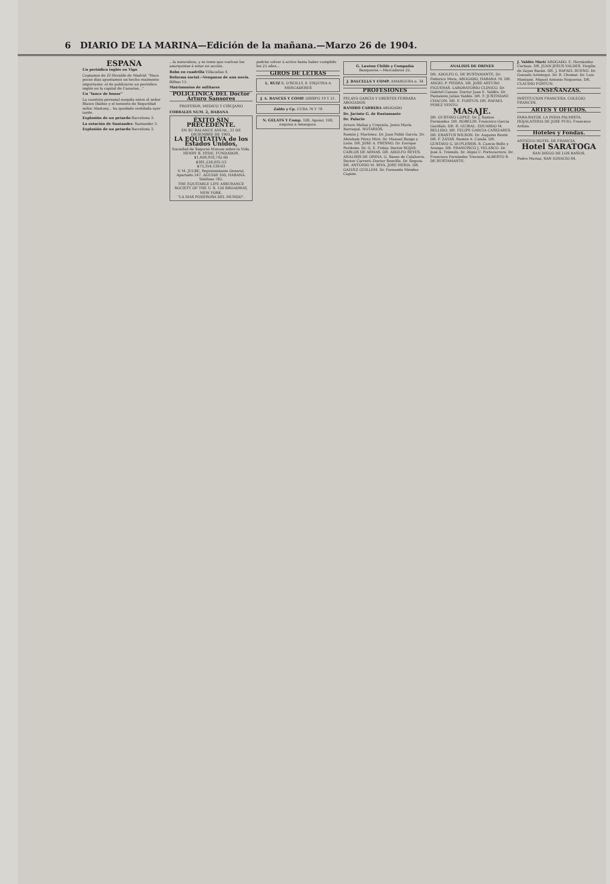6 DIARIO DE LA MARINA—Edición de la mañana.—Marzo 26 de 1904.
ESPAÑA
Un periódico inglés en Vigo
Copiamos de El Heraldo de Madrid: "Hace pocos días apuntamos un hecho realmente importante: el de publicarse un periódico inglés en la capital de Canarias..."
Un "lance de honor"
La cuestión personal surgida entre el señor Blasco Ibáñez y el teniente de Seguridad señor Alastuey... ha quedado ventilada ayer tarde.
Explosión de un petardo Barcelona 3.
La estación de Santander. Santander 3.
Explosión de un petardo Barcelona 3.
...la naturaleza, y se teme que vuelvan los anarquistas á estar en acción.
Robo en cuadrilla Villacañas 4.
Reforma social.--Venganza de una novia. Bilbao 15.
Matrimonios de militares
POLICLINICA DEL Doctor Arturo Sansores
PROFESOR, MEDICO Y CIRUJANO
CORRALES NUM. 2, HABANA
ÉXITO SIN PRECEDENTE.
EN SU BALANCE ANUAL, 31 DE DICIEMBRE DE 1903,
LA EQUITATIVA de los Estados Unidos,
Sociedad de Seguros Mutuos sobre la Vida.
HENRY B. HYDE, FUNDADOR.
$1,409,918,742-00
$381,226,035-53
$73,354,138-03
V. M. JULBE, Representante General, Apartado 547. AGUIAR 100, HABANA. Teléfono 785.
THE EQUITABLE LIFE ASSURANCE SOCIETY OF THE U. S. 120 BROADWAY, NEW YORK.
"LA MAS PODEROSA DEL MUNDO".
podrán volver á activo hasta haber cumplido los 25 años...
GIROS DE LETRAS
L. RUIZ 8, O'REILLY, 8. ESQUINA A MERCADERES
J. A. BANCES Y COMP. OBISPO 19 Y 21.
Zaldo y Cp. CUBA 76 Y 78
N. GELATS Y Comp. 108, Aguiar, 108, esquina á Amargura.
G. Lawton Childs y Compañía Banqueros.—Mercaderes 22.
J. BALCELLS Y COMP. AMARGURA n. 34
PROFESIONES
PELAYO GARCIA Y ORESTES FERRARA ABOGADOS.
RAMIRO CABRERA ABOGADO
Dr. Jacinto G. de Bustamante
Dr. Palacio
Arturo Mañas y Urquiola. Jesús María Barraqué. NOTARIOS.
Ramón J. Martínez. Dr. Juan Pablo García. Dr. Abraham Pérez Miró. Dr. Manuel Bango y León. DR. JOSE A. PRESNO. Dr. Enrique Perdomo. Dr. G. E. Finlay. Doctor ROJAS. CARLOS DE ARMAS. DR. ADOLFO REYES. ANALISIS DE ORINA. G. Sáenz de Calahorra. Doctor Carreró--Doctor Sonville. Dr. Segura. DR. ANTONIO M. RIVA. JOSE HERIA. DR. GALVEZ GUILLEM. Dr. Fernando Méndez Capote.
ANALISIS DE ORINES
DR. ADOLFO G. DE BUSTAMANTE. Dr. Federico Mora, ABOGADO, HABANA 70. DR. ANGEL P. PIEDRA. DR. JOSE ARTURO FIGUERAS. LABORATORIO CLINICO. Dr. Gabriel Casuso. Doctor Juan E. Valdés. Dr. Pantaleón Julián Valdés. DR. F. JUSTINIANI CHACON. DR. E. FORTUN. DR. RAFAEL PEREZ VENTO.
MASAJE.
DR. GUSTAVO LOPEZ. Dr. J. Santos Fernández. DR. ROBELIN. Francisco García Garófalo. DR. R. GUIRAL. EDUARDO M. BELLIDO. DR. FELIPE GARCIA CAÑIZARES. DR. ERASTUS WILSON. Dr. Augusto Renté. DR. F. ZAYAS. Ramón A. Catalá. DR. GUSTAVO G. DUPLESSIS. S. Cancio Bello y Arango. DR. FRANCISCO J. VELASCO. Dr. José A. Trémols. Dr. Alipio C. Portocarrero. Dr. Francisco Fernández Travieso. ALBERTO S. DE BUSTAMANTE.
J. Valdés Martí ABOGADO. E. Hernández Cartaya. DR. JUAN JESUS VALDES. Virgilio de Zayas Bazán. DR. J. RAFAEL BUENO. Dr. Gonzalo Aróstegui. Dr. R. Chomat. Dr. Luis Montané. Miguel Antonio Nogueras. DR. CLAUDIO FORTUN.
ENSEÑANZAS.
INSTITUCION FRANCESA. COLEGIO FRANCES.
ARTES Y OFICIOS.
PARA-RAYOS. LA INDIA PALMISTA. HOJALATERIA DE JOSE PUIG. Francisco Ardois.
Hoteles y Fondas.
ANTIGUO HOTEL DE FRANCIA.
Hotel SARATOGA
SAN DIEGO DE LOS BAÑOS.
Pedro Murias, SAN IGNACIO 84.